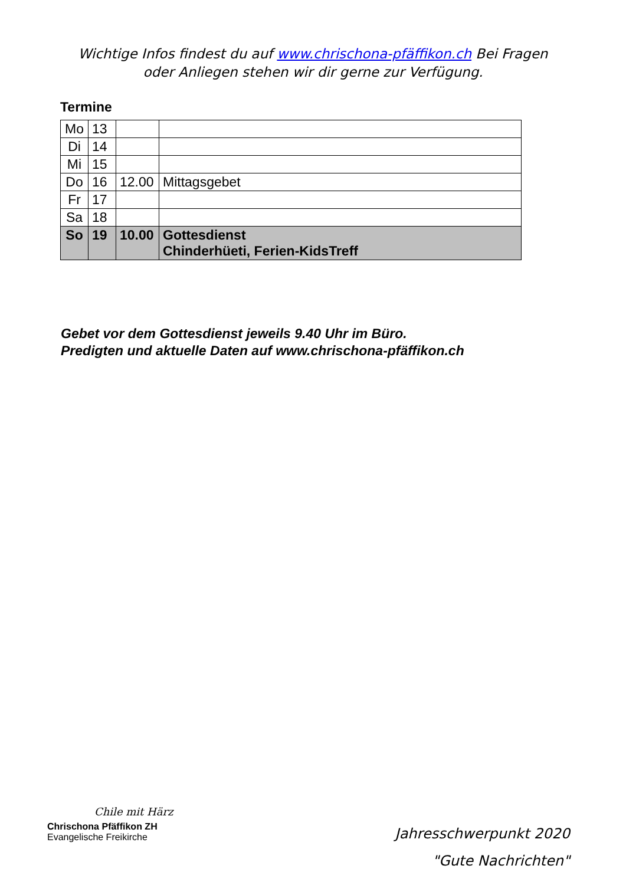Wichtige Infos findest du auf www.chrischona-pfäffikon.ch Bei Fragen oder Anliegen stehen wir dir gerne zur Verfügung.
Termine
| Mo | 13 | | |
| Di | 14 | | |
| Mi | 15 | | |
| Do | 16 | 12.00 | Mittagsgebet |
| Fr | 17 | | |
| Sa | 18 | | |
| So | 19 | 10.00 | Gottesdienst Chinderhüeti, Ferien-KidsTreff |
Gebet vor dem Gottesdienst jeweils 9.40 Uhr im Büro.
Predigten und aktuelle Daten auf www.chrischona-pfäffikon.ch
Chile mit Härz
Chrischona Pfäffikon ZH
Evangelische Freikirche
Jahresschwerpunkt 2020
"Gute Nachrichten"